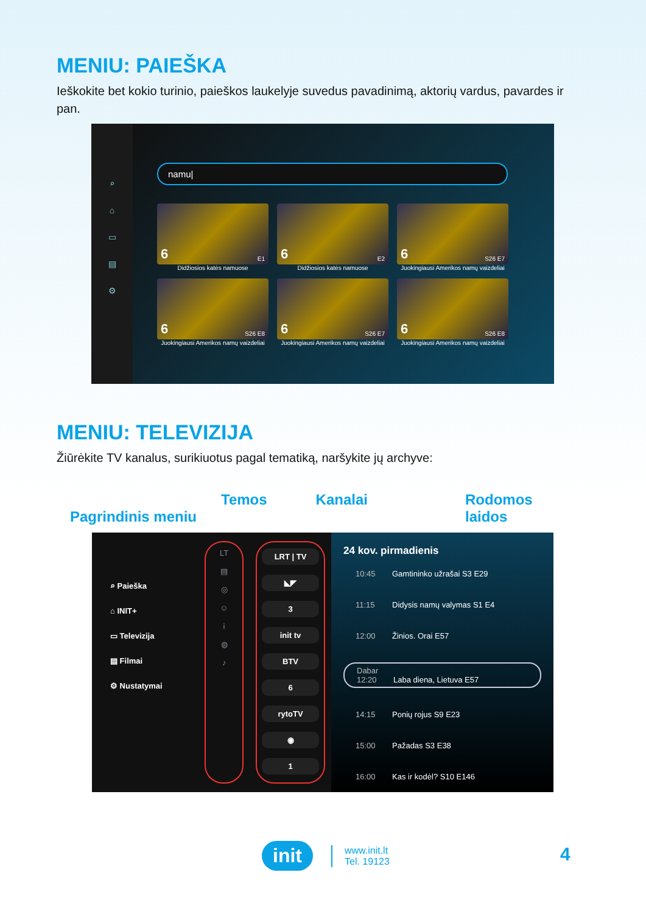MENIU: PAIEŠKA
Ieškokite bet kokio turinio, paieškos laukelyje suvedus pavadinimą, aktorių vardus, pavardes ir pan.
⌕
⌂
▭
▤
⚙
namu|
6 E1
Didžiosios katės namuose
6 E2
Didžiosios katės namuose
6 S26 E7
Juokingiausi Amerikos namų vaizdeliai
6 S26 E8
Juokingiausi Amerikos namų vaizdeliai
6 S26 E7
Juokingiausi Amerikos namų vaizdeliai
6 S26 E8
Juokingiausi Amerikos namų vaizdeliai
MENIU: TELEVIZIJA
Žiūrėkite TV kanalus, surikiuotus pagal tematiką, naršykite jų archyve:
Pagrindinis meniu Temos Kanalai Rodomos
laidos
⌕ Paieška
⌂ INIT+
▭ Televizija
▤ Filmai
⚙ Nustatymai
LT
▤
◎
☺
i
◍
♪
LRT | TV
◣◤
3
init tv
BTV
6
rytoTV
◉
1
24 kov. pirmadienis
10:45 Gamtininko užrašai S3 E29
11:15 Didysis namų valymas S1 E4
12:00 Žinios. Orai E57
Dabar 12:20 Laba diena, Lietuva E57
14:15 Ponių rojus S9 E23
15:00 Pažadas S3 E38
16:00 Kas ir kodėl? S10 E146
init www.init.lt
Tel. 19123
4